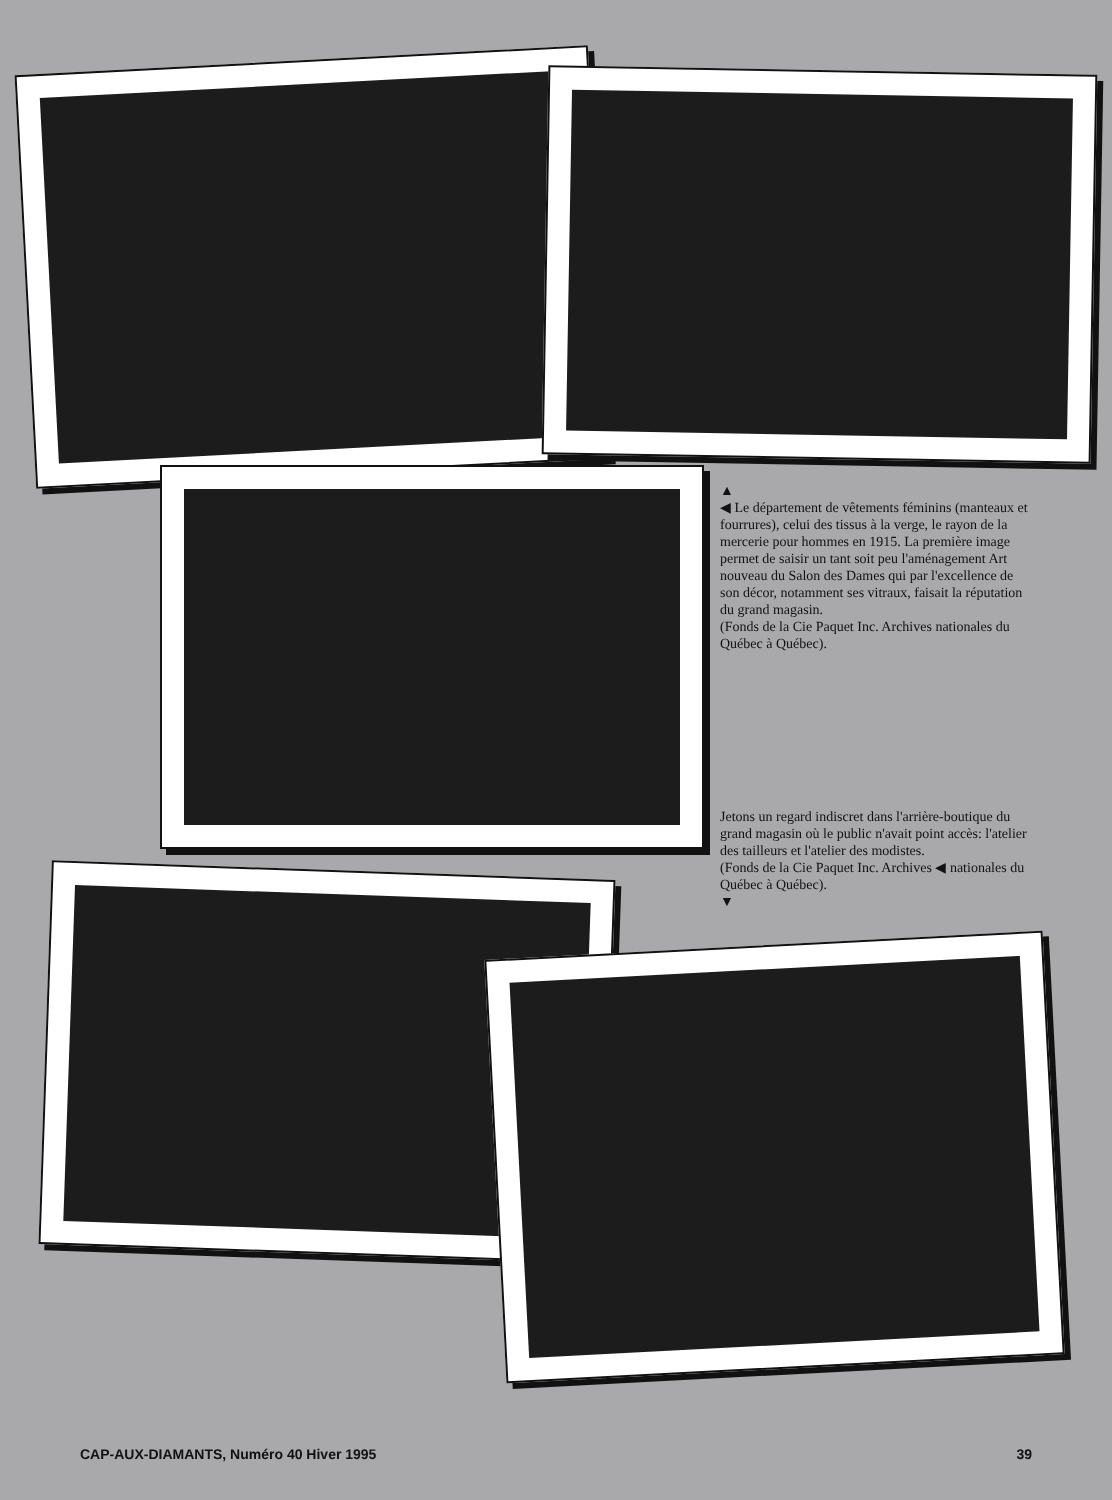▲
◀ Le département de vêtements féminins (manteaux et fourrures), celui des tissus à la verge, le rayon de la mercerie pour hommes en 1915. La première image permet de saisir un tant soit peu l'aménagement Art nouveau du Salon des Dames qui par l'excellence de son décor, notamment ses vitraux, faisait la réputation du grand magasin.
(Fonds de la Cie Paquet Inc. Archives nationales du Québec à Québec).
Jetons un regard indiscret dans l'arrière-boutique du grand magasin où le public n'avait point accès: l'atelier des tailleurs et l'atelier des modistes.
(Fonds de la Cie Paquet Inc. Archives ◀ nationales du Québec à Québec).
▼
CAP-AUX-DIAMANTS, Numéro 40 Hiver 1995 39